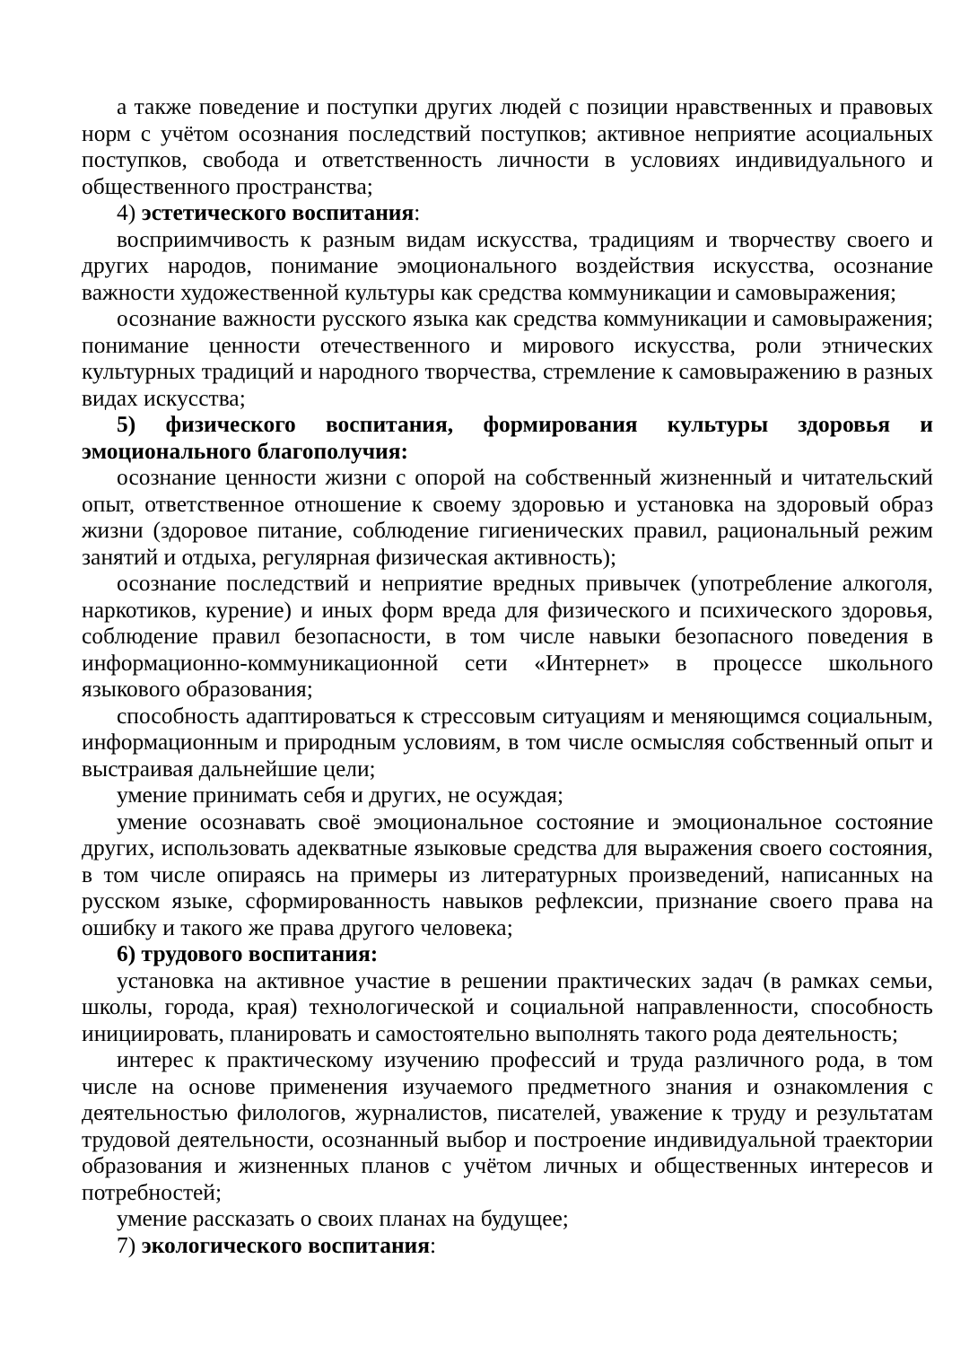а также поведение и поступки других людей с позиции нравственных и правовых норм с учётом осознания последствий поступков; активное неприятие асоциальных поступков, свобода и ответственность личности в условиях индивидуального и общественного пространства;
4) эстетического воспитания:
восприимчивость к разным видам искусства, традициям и творчеству своего и других народов, понимание эмоционального воздействия искусства, осознание важности художественной культуры как средства коммуникации и самовыражения;
осознание важности русского языка как средства коммуникации и самовыражения; понимание ценности отечественного и мирового искусства, роли этнических культурных традиций и народного творчества, стремление к самовыражению в разных видах искусства;
5) физического воспитания, формирования культуры здоровья и эмоционального благополучия:
осознание ценности жизни с опорой на собственный жизненный и читательский опыт, ответственное отношение к своему здоровью и установка на здоровый образ жизни (здоровое питание, соблюдение гигиенических правил, рациональный режим занятий и отдыха, регулярная физическая активность);
осознание последствий и неприятие вредных привычек (употребление алкоголя, наркотиков, курение) и иных форм вреда для физического и психического здоровья, соблюдение правил безопасности, в том числе навыки безопасного поведения в информационно-коммуникационной сети «Интернет» в процессе школьного языкового образования;
способность адаптироваться к стрессовым ситуациям и меняющимся социальным, информационным и природным условиям, в том числе осмысляя собственный опыт и выстраивая дальнейшие цели;
умение принимать себя и других, не осуждая;
умение осознавать своё эмоциональное состояние и эмоциональное состояние других, использовать адекватные языковые средства для выражения своего состояния, в том числе опираясь на примеры из литературных произведений, написанных на русском языке, сформированность навыков рефлексии, признание своего права на ошибку и такого же права другого человека;
6) трудового воспитания:
установка на активное участие в решении практических задач (в рамках семьи, школы, города, края) технологической и социальной направленности, способность инициировать, планировать и самостоятельно выполнять такого рода деятельность;
интерес к практическому изучению профессий и труда различного рода, в том числе на основе применения изучаемого предметного знания и ознакомления с деятельностью филологов, журналистов, писателей, уважение к труду и результатам трудовой деятельности, осознанный выбор и построение индивидуальной траектории образования и жизненных планов с учётом личных и общественных интересов и потребностей;
умение рассказать о своих планах на будущее;
7) экологического воспитания: